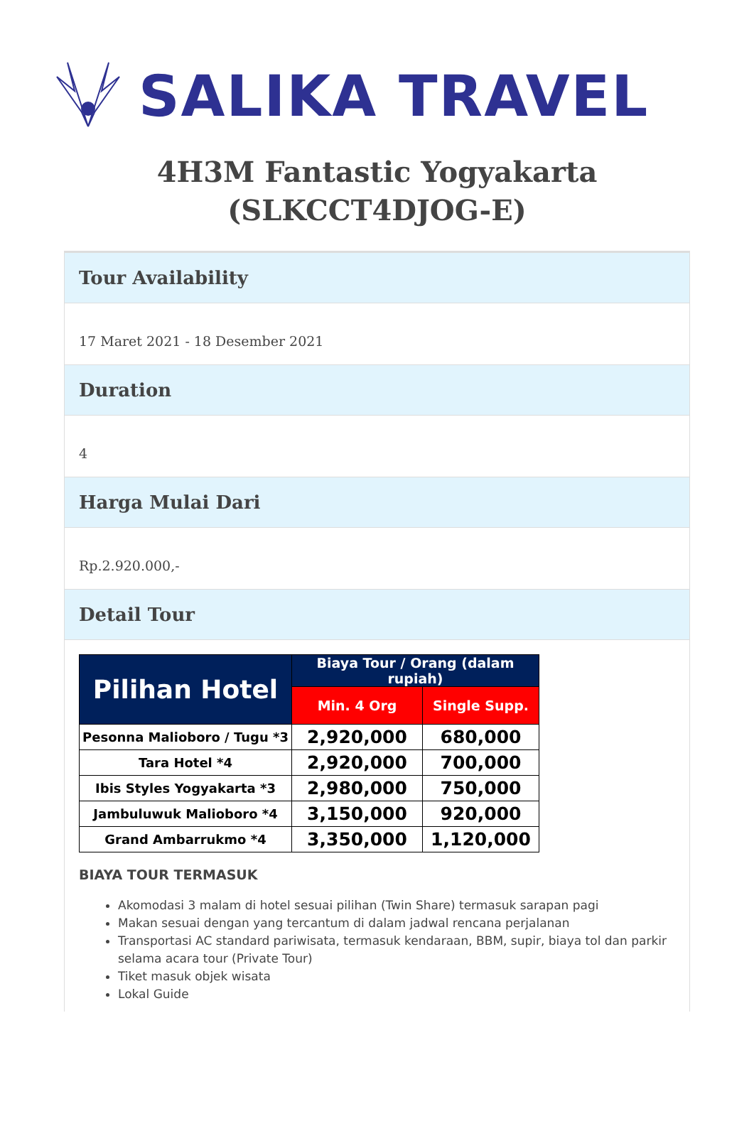SALIKA TRAVEL
4H3M Fantastic Yogyakarta (SLKCCT4DJOG-E)
Tour Availability
17 Maret 2021 - 18 Desember 2021
Duration
4
Harga Mulai Dari
Rp.2.920.000,-
Detail Tour
| Pilihan Hotel | Biaya Tour / Orang (dalam rupiah) | |
| --- | --- | --- |
| | Min. 4 Org | Single Supp. |
| Pesonna Malioboro / Tugu *3 | 2,920,000 | 680,000 |
| Tara Hotel *4 | 2,920,000 | 700,000 |
| Ibis Styles Yogyakarta *3 | 2,980,000 | 750,000 |
| Jambuluwuk Malioboro *4 | 3,150,000 | 920,000 |
| Grand Ambarrukmo *4 | 3,350,000 | 1,120,000 |
BIAYA TOUR TERMASUK
Akomodasi 3 malam di hotel sesuai pilihan (Twin Share) termasuk sarapan pagi
Makan sesuai dengan yang tercantum di dalam jadwal rencana perjalanan
Transportasi AC standard pariwisata, termasuk kendaraan, BBM, supir, biaya tol dan parkir selama acara tour (Private Tour)
Tiket masuk objek wisata
Lokal Guide